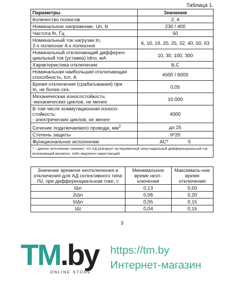Таблица 1.
| Параметры | Значения |
| --- | --- |
| Количество полюсов | 2, 4 |
| Номинальное напряжение, Un, В | 230 / 400 |
| Частота fn, Гц | 50 |
| Номинальный ток нагрузки In, 2-х полюсное 4-х полюсное | 6, 10, 16, 20, 25, 32, 40, 50, 63 |
| Номинальный отключающий дифферен- циальный ток (уставка) Idno, мА | 10, 30, 100, 300 |
| Характеристика отключения | B,C |
| Номинальная наибольшая отключающая способность, Icn, А | 4500 / 6000 |
| Время отключения (срабатывания) при In, не более сек. | 0,05 |
| Механическая износостойкость: -механических циклов. не менее | 10 000 |
| В том числе коммутационная износо- стойкость: - электрических циклов, не менее | 4000 |
| Сечение подключаемого провода, мм<sup>2</sup> | до 25 |
| Степень защиты | IP20 |
| Функциональное исполнение | AC* S |
| * – данное исполнение означает, что АД реагирует на переменный синусоидальный дифференциальный ток, возникающий внезапно, либо медленно нарастающий. | |
| Значение времени неотключения и отключения для АД селективного типа /S/, при дифференциальном токе, с | Минимальное время неот-ключения | Максималь-ное время отключения |
| --- | --- | --- |
| IΔn | 0,13 | 0,50 |
| 2IΔn | 0,06 | 0,20 |
| 5IΔn | 0,05 | 0,15 |
| IΔt | 0,04 | 0,15 |
3
TM.by
ONLINE STORE
https://tm.by
Интернет-магазин